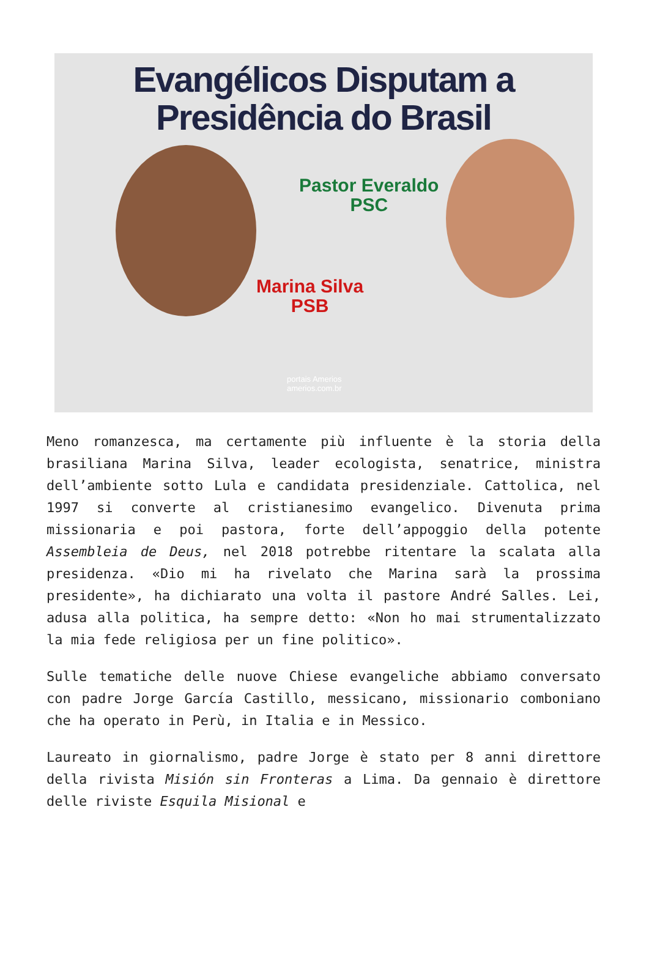Evangélicos Disputam a
Presidência do Brasil
Pastor Everaldo
PSC
Marina Silva
PSB
portais Amerios
amerios.com.br
Meno romanzesca, ma certamente più influente è la storia della brasiliana Marina Silva, leader ecologista, senatrice, ministra dell’ambiente sotto Lula e candidata presidenziale. Cattolica, nel 1997 si converte al cristianesimo evangelico. Divenuta prima missionaria e poi pastora, forte dell’appoggio della potente Assembleia de Deus, nel 2018 potrebbe ritentare la scalata alla presidenza. «Dio mi ha rivelato che Marina sarà la prossima presidente», ha dichiarato una volta il pastore André Salles. Lei, adusa alla politica, ha sempre detto: «Non ho mai strumentalizzato la mia fede religiosa per un fine politico».
Sulle tematiche delle nuove Chiese evangeliche abbiamo conversato con padre Jorge García Castillo, messicano, missionario comboniano che ha operato in Perù, in Italia e in Messico.
Laureato in giornalismo, padre Jorge è stato per 8 anni direttore della rivista Misión sin Fronteras a Lima. Da gennaio è direttore delle riviste Esquila Misional e